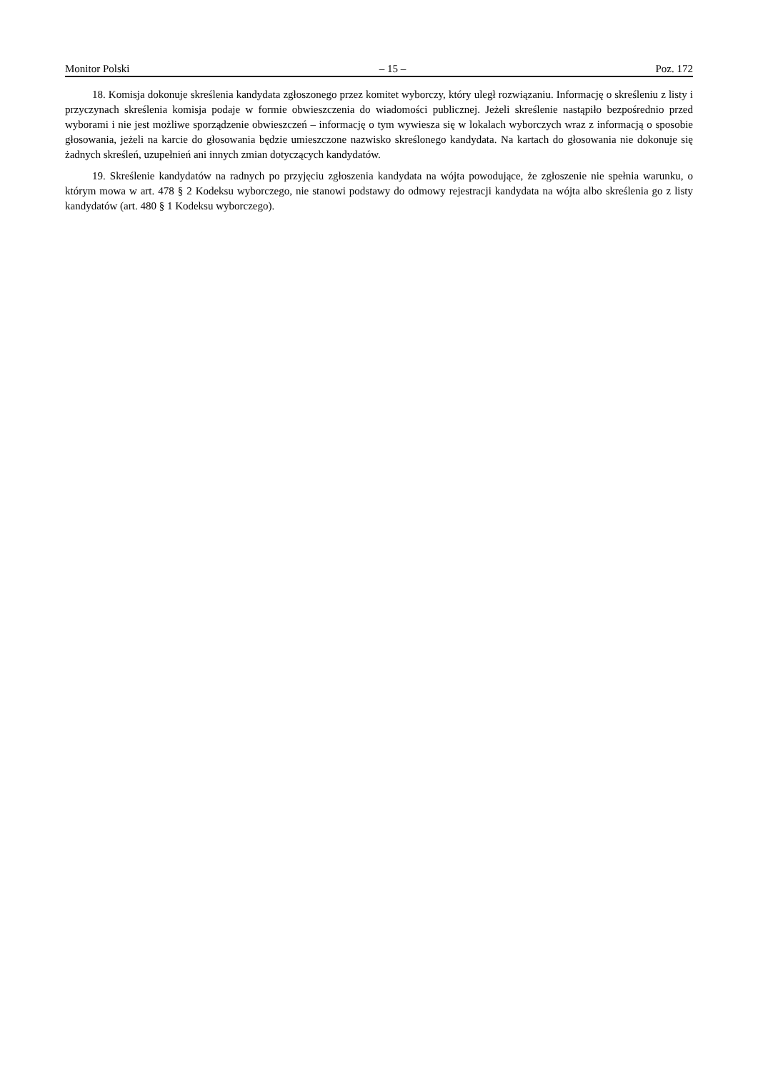Monitor Polski – 15 – Poz. 172
18. Komisja dokonuje skreślenia kandydata zgłoszonego przez komitet wyborczy, który uległ rozwiązaniu. Informację o skreśleniu z listy i przyczynach skreślenia komisja podaje w formie obwieszczenia do wiadomości publicznej. Jeżeli skreślenie nastąpiło bezpośrednio przed wyborami i nie jest możliwe sporządzenie obwieszczeń – informację o tym wywiesza się w lokalach wyborczych wraz z informacją o sposobie głosowania, jeżeli na karcie do głosowania będzie umieszczone nazwisko skreślonego kandydata. Na kartach do głosowania nie dokonuje się żadnych skreśleń, uzupełnień ani innych zmian dotyczących kandydatów.
19. Skreślenie kandydatów na radnych po przyjęciu zgłoszenia kandydata na wójta powodujące, że zgłoszenie nie spełnia warunku, o którym mowa w art. 478 § 2 Kodeksu wyborczego, nie stanowi podstawy do odmowy rejestracji kandydata na wójta albo skreślenia go z listy kandydatów (art. 480 § 1 Kodeksu wyborczego).